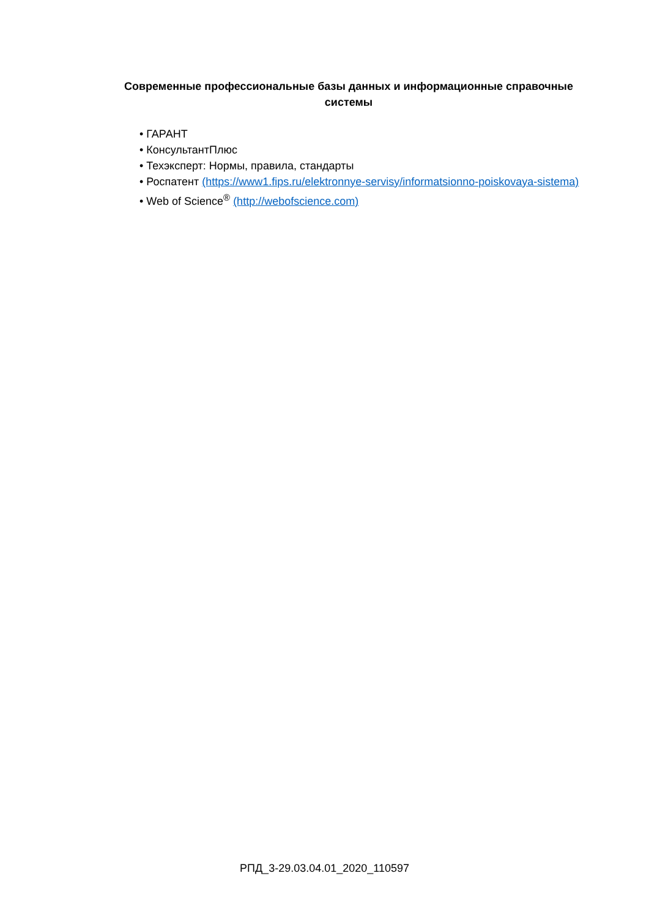Современные профессиональные базы данных и информационные справочные системы
• ГАРАНТ
• КонсультантПлюс
• Техэксперт: Нормы, правила, стандарты
• Роспатент (https://www1.fips.ru/elektronnye-servisy/informatsionno-poiskovaya-sistema)
• Web of Science<sup>®</sup> (http://webofscience.com)
РПД_3-29.03.04.01_2020_110597